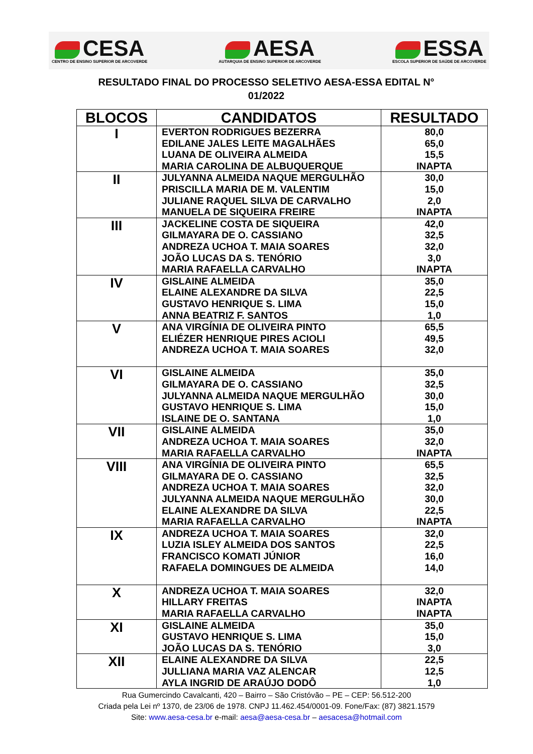CESA
CENTRO DE ENSINO SUPERIOR DE ARCOVERDE
AESA
AUTARQUIA DE ENSINO SUPERIOR DE ARCOVERDE
ESSA
ESCOLA SUPERIOR DE SAÚDE DE ARCOVERDE
RESULTADO FINAL DO PROCESSO SELETIVO AESA-ESSA EDITAL N°
01/2022
| BLOCOS | CANDIDATOS | RESULTADO |
| --- | --- | --- |
| I | EVERTON RODRIGUES BEZERRA EDILANE JALES LEITE MAGALHÃES LUANA DE OLIVEIRA ALMEIDA MARIA CAROLINA DE ALBUQUERQUE | 80,0 65,0 15,5 INAPTA |
| II | JULYANNA ALMEIDA NAQUE MERGULHÃO PRISCILLA MARIA DE M. VALENTIM JULIANE RAQUEL SILVA DE CARVALHO MANUELA DE SIQUEIRA FREIRE | 30,0 15,0 2,0 INAPTA |
| III | JACKELINE COSTA DE SIQUEIRA GILMAYARA DE O. CASSIANO ANDREZA UCHOA T. MAIA SOARES JOÃO LUCAS DA S. TENÓRIO MARIA RAFAELLA CARVALHO | 42,0 32,5 32,0 3,0 INAPTA |
| IV | GISLAINE ALMEIDA ELAINE ALEXANDRE DA SILVA GUSTAVO HENRIQUE S. LIMA ANNA BEATRIZ F. SANTOS | 35,0 22,5 15,0 1,0 |
| V | ANA VIRGÍNIA DE OLIVEIRA PINTO ELIÉZER HENRIQUE PIRES ACIOLI ANDREZA UCHOA T. MAIA SOARES | 65,5 49,5 32,0 |
| VI | GISLAINE ALMEIDA GILMAYARA DE O. CASSIANO JULYANNA ALMEIDA NAQUE MERGULHÃO GUSTAVO HENRIQUE S. LIMA ISLAINE DE O. SANTANA | 35,0 32,5 30,0 15,0 1,0 |
| VII | GISLAINE ALMEIDA ANDREZA UCHOA T. MAIA SOARES MARIA RAFAELLA CARVALHO | 35,0 32,0 INAPTA |
| VIII | ANA VIRGÍNIA DE OLIVEIRA PINTO GILMAYARA DE O. CASSIANO ANDREZA UCHOA T. MAIA SOARES JULYANNA ALMEIDA NAQUE MERGULHÃO ELAINE ALEXANDRE DA SILVA MARIA RAFAELLA CARVALHO | 65,5 32,5 32,0 30,0 22,5 INAPTA |
| IX | ANDREZA UCHOA T. MAIA SOARES LUZIA ISLEY ALMEIDA DOS SANTOS FRANCISCO KOMATI JÚNIOR RAFAELA DOMINGUES DE ALMEIDA | 32,0 22,5 16,0 14,0 |
| X | ANDREZA UCHOA T. MAIA SOARES HILLARY FREITAS MARIA RAFAELLA CARVALHO | 32,0 INAPTA INAPTA |
| XI | GISLAINE ALMEIDA GUSTAVO HENRIQUE S. LIMA JOÃO LUCAS DA S. TENÓRIO | 35,0 15,0 3,0 |
| XII | ELAINE ALEXANDRE DA SILVA JULLIANA MARIA VAZ ALENCAR AYLA INGRID DE ARAÚJO DODÔ | 22,5 12,5 1,0 |
Rua Gumercindo Cavalcanti, 420 – Bairro – São Cristóvão – PE – CEP: 56.512-200
Criada pela Lei nº 1370, de 23/06 de 1978. CNPJ 11.462.454/0001-09. Fone/Fax: (87) 3821.1579
Site: www.aesa-cesa.br e-mail: aesa@aesa-cesa.br – aesacesa@hotmail.com